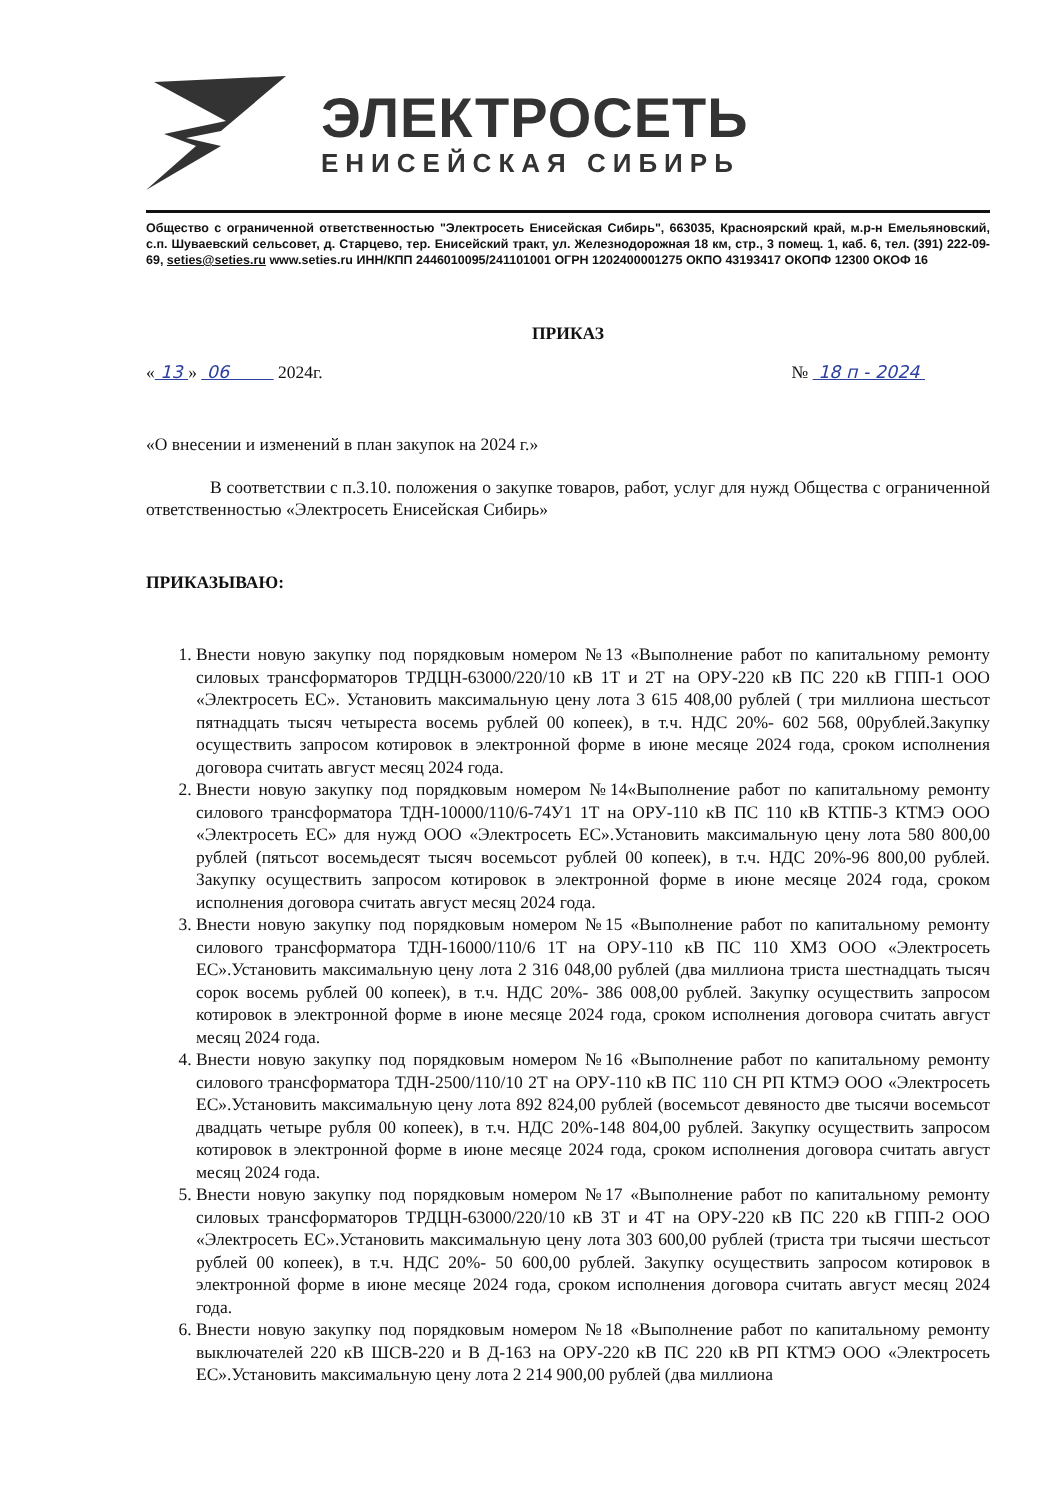ЭЛЕКТРОСЕТЬ
ЕНИСЕЙСКАЯ СИБИРЬ
Общество с ограниченной ответственностью "Электросеть Енисейская Сибирь", 663035, Красноярский край, м.р-н Емельяновский, с.п. Шуваевский сельсовет, д. Старцево, тер. Енисейский тракт, ул. Железнодорожная 18 км, стр., 3 помещ. 1, каб. 6, тел. (391) 222-09-69, seties@seties.ru www.seties.ru ИНН/КПП 2446010095/241101001 ОГРН 1202400001275 ОКПО 43193417 ОКОПФ 12300 ОКОФ 16
ПРИКАЗ
« 13 » 06 2024г. № 18 п - 2024
«О внесении и изменений в план закупок на 2024 г.»
В соответствии с п.3.10. положения о закупке товаров, работ, услуг для нужд Общества с ограниченной ответственностью «Электросеть Енисейская Сибирь»
ПРИКАЗЫВАЮ:
1. Внести новую закупку под порядковым номером №13 «Выполнение работ по капитальному ремонту силовых трансформаторов ТРДЦН-63000/220/10 кВ 1Т и 2Т на ОРУ-220 кВ ПС 220 кВ ГПП-1 ООО «Электросеть ЕС». Установить максимальную цену лота 3 615 408,00 рублей ( три миллиона шестьсот пятнадцать тысяч четыреста восемь рублей 00 копеек), в т.ч. НДС 20%- 602 568, 00рублей.Закупку осуществить запросом котировок в электронной форме в июне месяце 2024 года, сроком исполнения договора считать август месяц 2024 года.
2. Внести новую закупку под порядковым номером №14«Выполнение работ по капитальному ремонту силового трансформатора ТДН-10000/110/6-74У1 1Т на ОРУ-110 кВ ПС 110 кВ КТПБ-3 КТМЭ ООО «Электросеть ЕС» для нужд ООО «Электросеть ЕС».Установить максимальную цену лота 580 800,00 рублей (пятьсот восемьдесят тысяч восемьсот рублей 00 копеек), в т.ч. НДС 20%-96 800,00 рублей. Закупку осуществить запросом котировок в электронной форме в июне месяце 2024 года, сроком исполнения договора считать август месяц 2024 года.
3. Внести новую закупку под порядковым номером №15 «Выполнение работ по капитальному ремонту силового трансформатора ТДН-16000/110/6 1Т на ОРУ-110 кВ ПС 110 ХМЗ ООО «Электросеть ЕС».Установить максимальную цену лота 2 316 048,00 рублей (два миллиона триста шестнадцать тысяч сорок восемь рублей 00 копеек), в т.ч. НДС 20%- 386 008,00 рублей. Закупку осуществить запросом котировок в электронной форме в июне месяце 2024 года, сроком исполнения договора считать август месяц 2024 года.
4. Внести новую закупку под порядковым номером №16 «Выполнение работ по капитальному ремонту силового трансформатора ТДН-2500/110/10 2Т на ОРУ-110 кВ ПС 110 СН РП КТМЭ ООО «Электросеть ЕС».Установить максимальную цену лота 892 824,00 рублей (восемьсот девяносто две тысячи восемьсот двадцать четыре рубля 00 копеек), в т.ч. НДС 20%-148 804,00 рублей. Закупку осуществить запросом котировок в электронной форме в июне месяце 2024 года, сроком исполнения договора считать август месяц 2024 года.
5. Внести новую закупку под порядковым номером №17 «Выполнение работ по капитальному ремонту силовых трансформаторов ТРДЦН-63000/220/10 кВ 3Т и 4Т на ОРУ-220 кВ ПС 220 кВ ГПП-2 ООО «Электросеть ЕС».Установить максимальную цену лота 303 600,00 рублей (триста три тысячи шестьсот рублей 00 копеек), в т.ч. НДС 20%- 50 600,00 рублей. Закупку осуществить запросом котировок в электронной форме в июне месяце 2024 года, сроком исполнения договора считать август месяц 2024 года.
6. Внести новую закупку под порядковым номером №18 «Выполнение работ по капитальному ремонту выключателей 220 кВ ШСВ-220 и В Д-163 на ОРУ-220 кВ ПС 220 кВ РП КТМЭ ООО «Электросеть ЕС».Установить максимальную цену лота 2 214 900,00 рублей (два миллиона